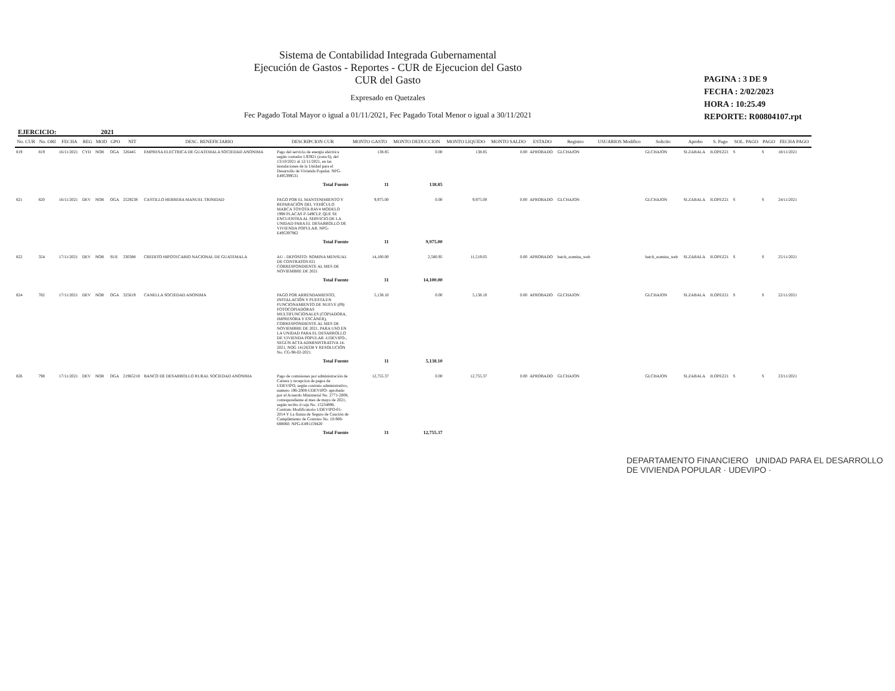Sistema de Contabilidad Integrada Gubernamental
Ejecución de Gastos - Reportes - CUR de Ejecucion del Gasto
CUR del Gasto
Expresado en Quetzales
Fec Pagado Total Mayor o igual a 01/11/2021, Fec Pagado Total Menor o igual a 30/11/2021
PAGINA : 3 DE 9
FECHA : 2/02/2023
HORA : 10:25.49
REPORTE: R00804107.rpt
EJERCICIO: 2021
| No. CUR | No. ORI | FECHA | REG | MOD | GPO | NIT | DESC. BENEFICIARIO | DESCRIPCION CUR | MONTO GASTO | MONTO DEDUCCION | MONTO LIQUIDO | MONTO SALDO | ESTADO | Registro | USUARIOS Modifico | Solicito | Aprobo | S. Pago | SOL. PAGO | PAGO | FECHA PAGO |
| --- | --- | --- | --- | --- | --- | --- | --- | --- | --- | --- | --- | --- | --- | --- | --- | --- | --- | --- | --- | --- | --- |
| 819 | 819 | 16/11/2021 | CYD | NOR | OGA | 326445 | EMPRESA ELECTRICA DE GUATEMALA SOCIEDAD ANONIMA | Pago del servicio de energía eléctrica según contador L93921 (zona 6), del 13/10/2021 al 12/11/2021, en las instalaciones de la Unidad para el Desarrollo de Vivienda Popular. NPG-E495399531 | 138.85 | 0.00 | 138.85 | 0.00 | APROBADO | GLCHAJON | | GLCHAJON | SLZABALA | JLOPEZ21 | S | S | 18/11/2021 |
| | | | | | | | | Total Fuente | 11 | 138.85 | | | | | | | | | | | |
| 821 | 820 | 16/11/2021 | DEV | NOR | OGA | 2529238 | CASTILLO HERRERA MANUEL TRINIDAD | PAGO POR EL MANTENIMIENTO Y REPARACIÓN DEL VEHÍCULO MARCA TOYOTA RAV4 MODELO 1998 PLACAS P-549CLP, QUE SE ENCUENTRA AL SERVICIO DE LA UNIDAD PARA EL DESARROLLO DE VIVIENDA POPULAR. NPG-E495397962 | 9,975.00 | 0.00 | 9,975.00 | 0.00 | APROBADO | GLCHAJON | | GLCHAJON | SLZABALA | JLOPEZ21 | S | S | 24/11/2021 |
| | | | | | | | | Total Fuente | 11 | 9,975.00 | | | | | | | | | | | |
| 822 | 354 | 17/11/2021 | DEV | NOR | SUE | 330388 | CREDITO HIPOTECARIO NACIONAL DE GUATEMALA | AU - DEPOSITO: NOMINA MENSUAL DE CONTRATOS 021 CORRESPONDIENTE AL MES DE NOVIEMBRE DE 2021 | 14,100.00 | 2,580.95 | 11,519.05 | 0.00 | APROBADO | batch_nomina_web | | batch_nomina_web | SLZABALA | JLOPEZ21 | S | S | 25/11/2021 |
| | | | | | | | | Total Fuente | 31 | 14,100.00 | | | | | | | | | | | |
| 824 | 782 | 17/11/2021 | DEV | NOR | OGA | 325619 | CANELLA SOCIEDAD ANONIMA | PAGO POR ARRENDAMIENTO, INSTALACIÓN Y PUESTA EN FUNCIONAMIENTO DE NUEVE (09) FOTOCOPIADORAS MULTIFUNCIONALES (COPIADORA, IMPRESORA Y ESCÁNER), CORRESPONDIENTE AL MES DE NOVIEMBRE DE 2021, PARA USO EN LA UNIDAD PARA EL DESARROLLO DE VIVIENDA POPULAR -UDEVIPO-, SEGÚN ACTA ADMINISTRATIVA 14-2021, NOG 14126338 Y RESOLUCIÓN No. CG-98-02-2021. | 5,138.10 | 0.00 | 5,138.10 | 0.00 | APROBADO | GLCHAJON | | GLCHAJON | SLZABALA | JLOPEZ21 | S | S | 22/11/2021 |
| | | | | | | | | Total Fuente | 11 | 5,138.10 | | | | | | | | | | | |
| 826 | 798 | 17/11/2021 | DEV | NOR | OGA | 21965218 | BANCO DE DESARROLLO RURAL SOCIEDAD ANONIMA | Pago de comisiones por administración de Cartera y recepcion de pagos de UDEVIPO, según contrato administrativo, numero 196-2008-UDEVIPO- aprobado por el Acuerdo Ministerial No. 2771-2008, correspondiente al mes de mayo de 2021, según recibo d caja No. 15234896. Contrato Modificatorio UDEVIPO-01-2014 Y La fianza de Seguro de Caución de Cumplimiento de Contrato No. 10-908-688060. NPG-E491159420 | 12,755.37 | 0.00 | 12,755.37 | 0.00 | APROBADO | GLCHAJON | | GLCHAJON | SLZABALA | JLOPEZ21 | S | S | 23/11/2021 |
| | | | | | | | | Total Fuente | 31 | 12,755.37 | | | | | | | | | | | |
DEPARTAMENTO FINANCIERO UNIDAD PARA EL DESARROLLO DE VIVIENDA POPULAR · UDEVIPO ·